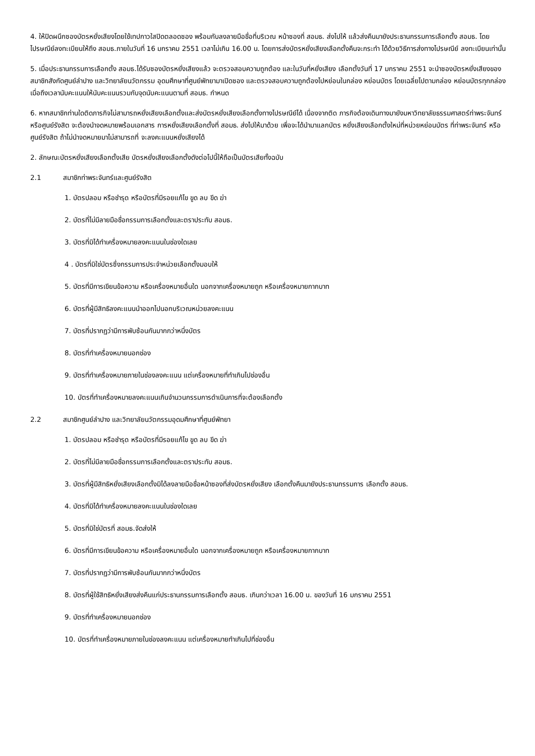4. ให้ปิดผนึกซองบัตรหยั่งเสียงโดยใช้เทปกาวใสปิดตลอดซอง พร้อมกับลงลายมือชื่อที่บริเวณ หน้าซองที่ สอมธ. ส่งไปให้ แล้วส่งคืนมายังประธานกรรมการเลือกตั้ง สอมธ. โดยไปรษณีย์ลงทะเบียนให้ถึง สอมธ.ภายในวันที่ 16 มกราคม 2551 เวลาไม่เกิน 16.00 น. โดยการส่งบัตรหยั่งเสียงเลือกตั้งคืนจะกระทำ ได้ด้วยวิธีการส่งทางไปรษณีย์ ลงทะเบียนเท่านั้น
5. เมื่อประธานกรรมการเลือกตั้ง สอมธ.ได้รับซองบัตรหยั่งเสียงแล้ว จะตรวจสอบความถูกต้อง และในวันที่หยั่งเสียง เลือกตั้งวันที่ 17 มกราคม 2551 จะนำซองบัตรหยั่งเสียงของสมาชิกสังกัดศูนย์ลำปาง และวิทยาลัยนวัตกรรม อุดมศึกษาที่ศูนย์พัทยามาเปิดซอง และตรวจสอบความถูกต้องไปหย่อนในกล่อง หย่อนบัตร โดยเฉลี่ยไปตามกล่อง หย่อนบัตรทุกกล่องเมื่อถึงเวลานับคะแนนให้นับคะแนนรวมกับจุดนับคะแนนตามที่ สอมธ. กำหนด
6. หากสมาชิกท่านใดติดภารกิจไม่สามารถหยั่งเสียงเลือกตั้งและส่งบัตรหยั่งเสียงเลือกตั้งทางไปรษณีย์ได้ เนื่องจากติด ภารกิจต้องเดินทางมายังมหาวิทยาลัยธรรมศาสตร์ท่าพระจันทร์ หรือศูนย์รังสิต จะต้องนำจดหมายพร้อมเอกสาร การหยั่งเสียงเลือกตั้งที่ สอมธ. ส่งไปให้มาด้วย เพื่อจะได้นำมาแลกบัตร หยั่งเสียงเลือกตั้งใหม่ที่หน่วยหย่อนบัตร ที่ท่าพระจันทร์ หรือศูนย์รังสิต ถ้าไม่นำจดหมายมาไม่สามารถที่ จะลงคะแนนหยั่งเสียงได้
2. ลักษณะบัตรหยั่งเสียงเลือกตั้งเสีย บัตรหยั่งเสียงเลือกตั้งดังต่อไปนี้ให้ถือเป็นบัตรเสียทั้งฉบับ
2.1 สมาชิกท่าพระจันทร์และศูนย์รังสิต
1. บัตรปลอม หรือชำรุด หรือบัตรที่มีรอยแก้ไข ขูด ลบ ขีด ฆ่า
2. บัตรที่ไม่มีลายมือชื่อกรรมการเลือกตั้งและตราประทับ สอมธ.
3. บัตรที่มิได้ทำเครื่องหมายลงคะแนนในช่องใดเลย
4 . บัตรที่มิใช่บัตรซึ่งกรรมการประจำหน่วยเลือกตั้งมอบให้
5. บัตรที่มีการเขียนข้อความ หรือเครื่องหมายอื่นใด นอกจากเครื่องหมายถูก หรือเครื่องหมายกากบาท
6. บัตรที่ผู้มีสิทธิลงคะแนนนำออกไปนอกบริเวณหน่วยลงคะแนน
7. บัตรที่ปรากฏว่ามีการพับซ้อนกันมากกว่าหนึ่งบัตร
8. บัตรที่ทำเครื่องหมายนอกช่อง
9. บัตรที่ทำเครื่องหมายภายในช่องลงคะแนน แต่เครื่องหมายที่ทำเกินไปช่องอื่น
10. บัตรที่ทำเครื่องหมายลงคะแนนเกินจำนวนกรรมการดำเนินการที่จะต้องเลือกตั้ง
2.2 สมาชิกศูนย์ลำปาง และวิทยาลัยนวัตกรรมอุดมศึกษาที่ศูนย์พัทยา
1. บัตรปลอม หรือชำรุด หรือบัตรที่มีรอยแก้ไข ขูด ลบ ขีด ฆ่า
2. บัตรที่ไม่มีลายมือชื่อกรรมการเลือกตั้งและตราประทับ สอมธ.
3. บัตรที่ผู้มีสิทธิหยั่งเสียงเลือกตั้งมิได้ลงลายมือชื่อหน้าซองที่ส่งบัตรหยั่งเสียง เลือกตั้งคืนมายังประธานกรรมการ เลือกตั้ง สอมธ.
4. บัตรที่มิได้ทำเครื่องหมายลงคะแนนในช่องใดเลย
5. บัตรที่มิใช่บัตรที่ สอมธ.จัดส่งให้
6. บัตรที่มีการเขียนข้อความ หรือเครื่องหมายอื่นใด นอกจากเครื่องหมายถูก หรือเครื่องหมายกากบาท
7. บัตรที่ปรากฏว่ามีการพับซ้อนกันมากกว่าหนึ่งบัตร
8. บัตรที่ผู้ใช้สิทธิหยั่งเสียงส่งคืนแก่ประธานกรรมการเลือกตั้ง สอมธ. เกินกว่าเวลา 16.00 น. ของวันที่ 16 มกราคม 2551
9. บัตรที่ทำเครื่องหมายนอกช่อง
10. บัตรที่ทำเครื่องหมายภายในช่องลงคะแนน แต่เครื่องหมายทำเกินไปที่ช่องอื่น